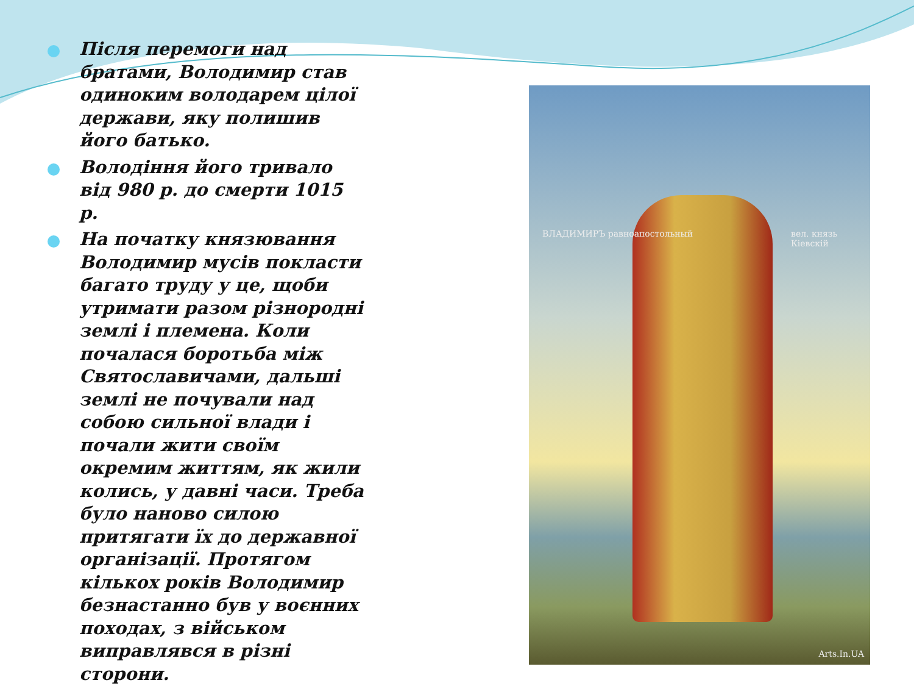Після перемоги над братами, Володимир став одиноким володарем цілої держави, яку полишив його батько.
Володіння його тривало від 980 р. до смерти 1015 р.
На початку князювання Володимир мусів покласти багато труду у це, щоби утримати разом різнородні землі і племена. Коли почалася боротьба між Святославичами, дальші землі не почували над собою сильної влади і почали жити своїм окремим життям, як жили колись, у давні часи. Треба було наново силою притягати їх до державної організації. Протягом кількох років Володимир безнастанно був у воєнних походах, з військом виправлявся в різні сторони.
ВЛАДИМИРЪ равноапостольный вел. князь Кіевскій
Arts.In.UA